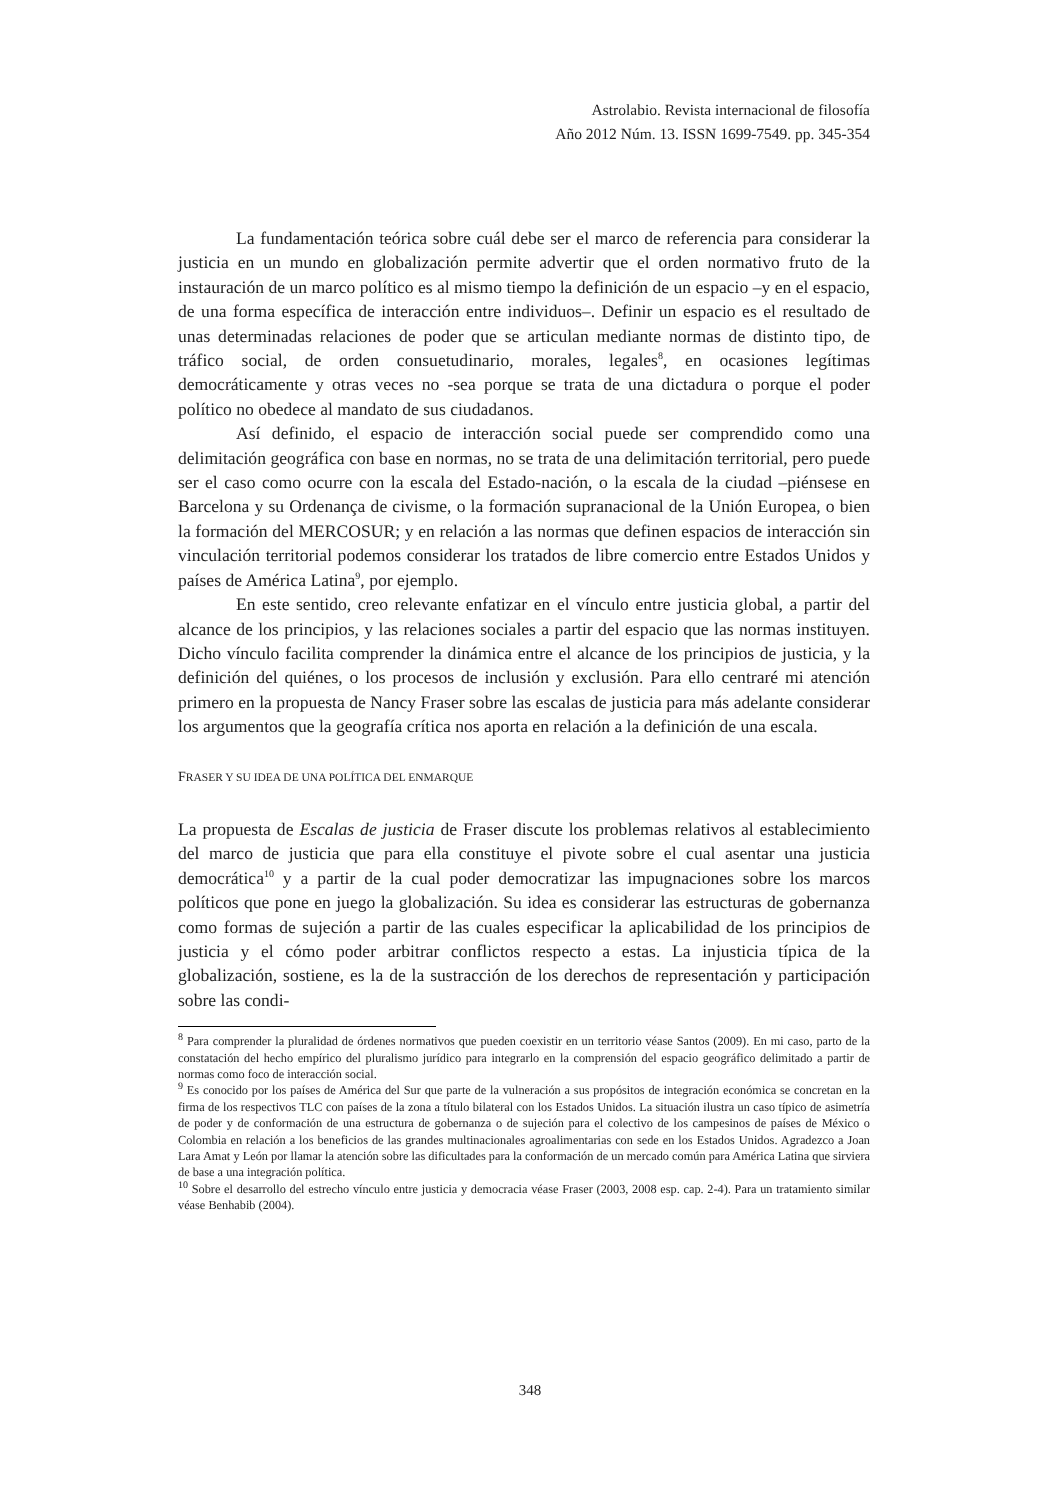Astrolabio. Revista internacional de filosofía
Año 2012 Núm. 13. ISSN 1699-7549. pp. 345-354
La fundamentación teórica sobre cuál debe ser el marco de referencia para considerar la justicia en un mundo en globalización permite advertir que el orden normativo fruto de la instauración de un marco político es al mismo tiempo la definición de un espacio –y en el espacio, de una forma específica de interacción entre individuos–. Definir un espacio es el resultado de unas determinadas relaciones de poder que se articulan mediante normas de distinto tipo, de tráfico social, de orden consuetudinario, morales, legales<sup>8</sup>, en ocasiones legítimas democráticamente y otras veces no -sea porque se trata de una dictadura o porque el poder político no obedece al mandato de sus ciudadanos.
Así definido, el espacio de interacción social puede ser comprendido como una delimitación geográfica con base en normas, no se trata de una delimitación territorial, pero puede ser el caso como ocurre con la escala del Estado-nación, o la escala de la ciudad –piénsese en Barcelona y su Ordenança de civisme, o la formación supranacional de la Unión Europea, o bien la formación del MERCOSUR; y en relación a las normas que definen espacios de interacción sin vinculación territorial podemos considerar los tratados de libre comercio entre Estados Unidos y países de América Latina<sup>9</sup>, por ejemplo.
En este sentido, creo relevante enfatizar en el vínculo entre justicia global, a partir del alcance de los principios, y las relaciones sociales a partir del espacio que las normas instituyen. Dicho vínculo facilita comprender la dinámica entre el alcance de los principios de justicia, y la definición del quiénes, o los procesos de inclusión y exclusión. Para ello centraré mi atención primero en la propuesta de Nancy Fraser sobre las escalas de justicia para más adelante considerar los argumentos que la geografía crítica nos aporta en relación a la definición de una escala.
FRASER Y SU IDEA DE UNA POLÍTICA DEL ENMARQUE
La propuesta de Escalas de justicia de Fraser discute los problemas relativos al establecimiento del marco de justicia que para ella constituye el pivote sobre el cual asentar una justicia democrática<sup>10</sup> y a partir de la cual poder democratizar las impugnaciones sobre los marcos políticos que pone en juego la globalización. Su idea es considerar las estructuras de gobernanza como formas de sujeción a partir de las cuales especificar la aplicabilidad de los principios de justicia y el cómo poder arbitrar conflictos respecto a estas. La injusticia típica de la globalización, sostiene, es la de la sustracción de los derechos de representación y participación sobre las condi-
<sup>8</sup> Para comprender la pluralidad de órdenes normativos que pueden coexistir en un territorio véase Santos (2009). En mi caso, parto de la constatación del hecho empírico del pluralismo jurídico para integrarlo en la comprensión del espacio geográfico delimitado a partir de normas como foco de interacción social.
<sup>9</sup> Es conocido por los países de América del Sur que parte de la vulneración a sus propósitos de integración económica se concretan en la firma de los respectivos TLC con países de la zona a título bilateral con los Estados Unidos. La situación ilustra un caso típico de asimetría de poder y de conformación de una estructura de gobernanza o de sujeción para el colectivo de los campesinos de países de México o Colombia en relación a los beneficios de las grandes multinacionales agroalimentarias con sede en los Estados Unidos. Agradezco a Joan Lara Amat y León por llamar la atención sobre las dificultades para la conformación de un mercado común para América Latina que sirviera de base a una integración política.
<sup>10</sup> Sobre el desarrollo del estrecho vínculo entre justicia y democracia véase Fraser (2003, 2008 esp. cap. 2-4). Para un tratamiento similar véase Benhabib (2004).
348